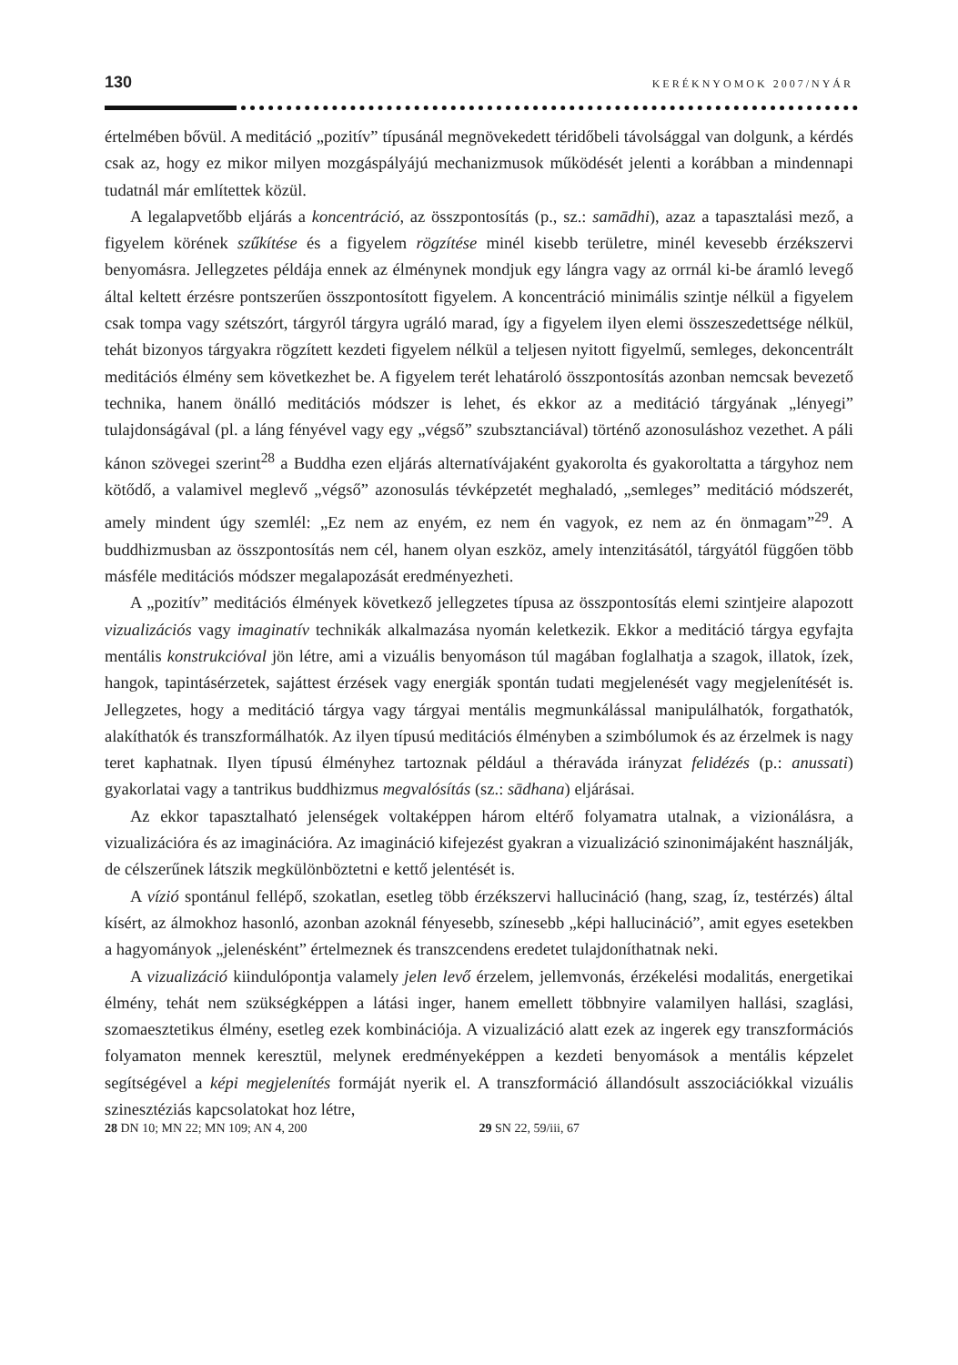130 KERÉKNYOMOK 2007/NYÁR
értelmében bővül. A meditáció „pozitív” típusánál megnövekedett téridőbeli távolsággal van dolgunk, a kérdés csak az, hogy ez mikor milyen mozgáspályájú mechanizmusok működését jelenti a korábban a mindennapi tudatnál már említettek közül.
A legalapvetőbb eljárás a koncentráció, az összpontosítás (p., sz.: samādhi), azaz a tapasztalási mező, a figyelem körének szűkítése és a figyelem rögzítése minél kisebb területre, minél kevesebb érzékszervi benyomásra. Jellegzetes példája ennek az élménynek mondjuk egy lángra vagy az orrnál ki-be áramló levegő által keltett érzésre pontszerűen összpontosított figyelem. A koncentráció minimális szintje nélkül a figyelem csak tompa vagy szétszórt, tárgyról tárgyra ugráló marad, így a figyelem ilyen elemi összeszedettsége nélkül, tehát bizonyos tárgyakra rögzített kezdeti figyelem nélkül a teljesen nyitott figyelmű, semleges, dekoncentrált meditációs élmény sem következhet be. A figyelem terét lehatároló összpontosítás azonban nemcsak bevezető technika, hanem önálló meditációs módszer is lehet, és ekkor az a meditáció tárgyának „lényegi” tulajdonságával (pl. a láng fényével vagy egy „végső” szubsztanciával) történő azonosuláshoz vezethet. A páli kánon szövegei szerint<sup>28</sup> a Buddha ezen eljárás alternatívájaként gyakorolta és gyakoroltatta a tárgyhoz nem kötődő, a valamivel meglevő „végső” azonosulás tévképzetét meghaladó, „semleges” meditáció módszerét, amely mindent úgy szemlél: „Ez nem az enyém, ez nem én vagyok, ez nem az én önmagam”<sup>29</sup>. A buddhizmusban az összpontosítás nem cél, hanem olyan eszköz, amely intenzitásától, tárgyától függően több másféle meditációs módszer megalapozását eredményezheti.
A „pozitív” meditációs élmények következő jellegzetes típusa az összpontosítás elemi szintjeire alapozott vizualizációs vagy imaginatív technikák alkalmazása nyomán keletkezik. Ekkor a meditáció tárgya egyfajta mentális konstrukcióval jön létre, ami a vizuális benyomáson túl magában foglalhatja a szagok, illatok, ízek, hangok, tapintásérzetek, sajáttest érzések vagy energiák spontán tudati megjelenését vagy megjelenítését is. Jellegzetes, hogy a meditáció tárgya vagy tárgyai mentális megmunkálással manipulálhatók, forgathatók, alakíthatók és transzformálhatók. Az ilyen típusú meditációs élményben a szimbólumok és az érzelmek is nagy teret kaphatnak. Ilyen típusú élményhez tartoznak például a théraváda irányzat felidézés (p.: anussati) gyakorlatai vagy a tantrikus buddhizmus megvalósítás (sz.: sādhana) eljárásai.
Az ekkor tapasztalható jelenségek voltaképpen három eltérő folyamatra utalnak, a vizionálásra, a vizualizációra és az imaginációra. Az imagináció kifejezést gyakran a vizualizáció szinonimájaként használják, de célszerűnek látszik megkülönböztetni e kettő jelentését is.
A vízió spontánul fellépő, szokatlan, esetleg több érzékszervi hallucináció (hang, szag, íz, testérzés) által kísért, az álmokhoz hasonló, azonban azoknál fényesebb, színesebb „képi hallucináció”, amit egyes esetekben a hagyományok „jelenésként” értelmeznek és transzcendens eredetet tulajdoníthatnak neki.
A vizualizáció kiindulópontja valamely jelen levő érzelem, jellemvonás, érzékelési modalitás, energetikai élmény, tehát nem szükségképpen a látási inger, hanem emellett többnyire valamilyen hallási, szaglási, szomaesztetikus élmény, esetleg ezek kombinációja. A vizualizáció alatt ezek az ingerek egy transzformációs folyamaton mennek keresztül, melynek eredményeképpen a kezdeti benyomások a mentális képzelet segítségével a képi megjelenítés formáját nyerik el. A transzformáció állandósult asszociációkkal vizuális szinesztéziás kapcsolatokat hoz létre,
28 DN 10; MN 22; MN 109; AN 4, 200
29 SN 22, 59/iii, 67